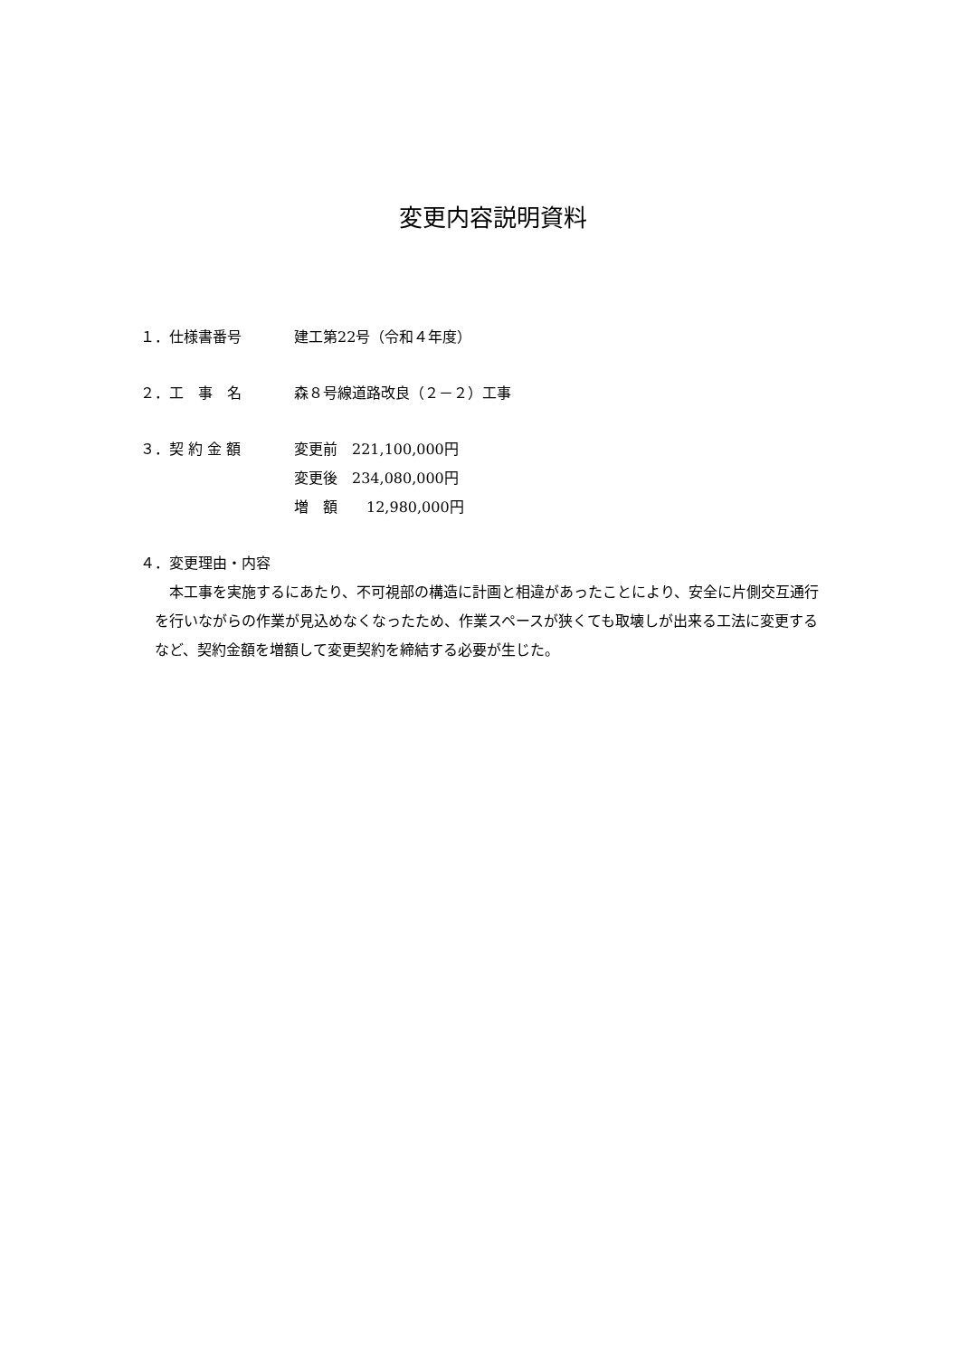変更内容説明資料
１．仕様書番号 建工第22号（令和４年度）
２．工　事　名 森８号線道路改良（２－２）工事
３．契 約 金 額 変更前　221,100,000円
変更後　234,080,000円
増　額　　12,980,000円
４．変更理由・内容
本工事を実施するにあたり、不可視部の構造に計画と相違があったことにより、安全に片側交互通行を行いながらの作業が見込めなくなったため、作業スペースが狭くても取壊しが出来る工法に変更するなど、契約金額を増額して変更契約を締結する必要が生じた。